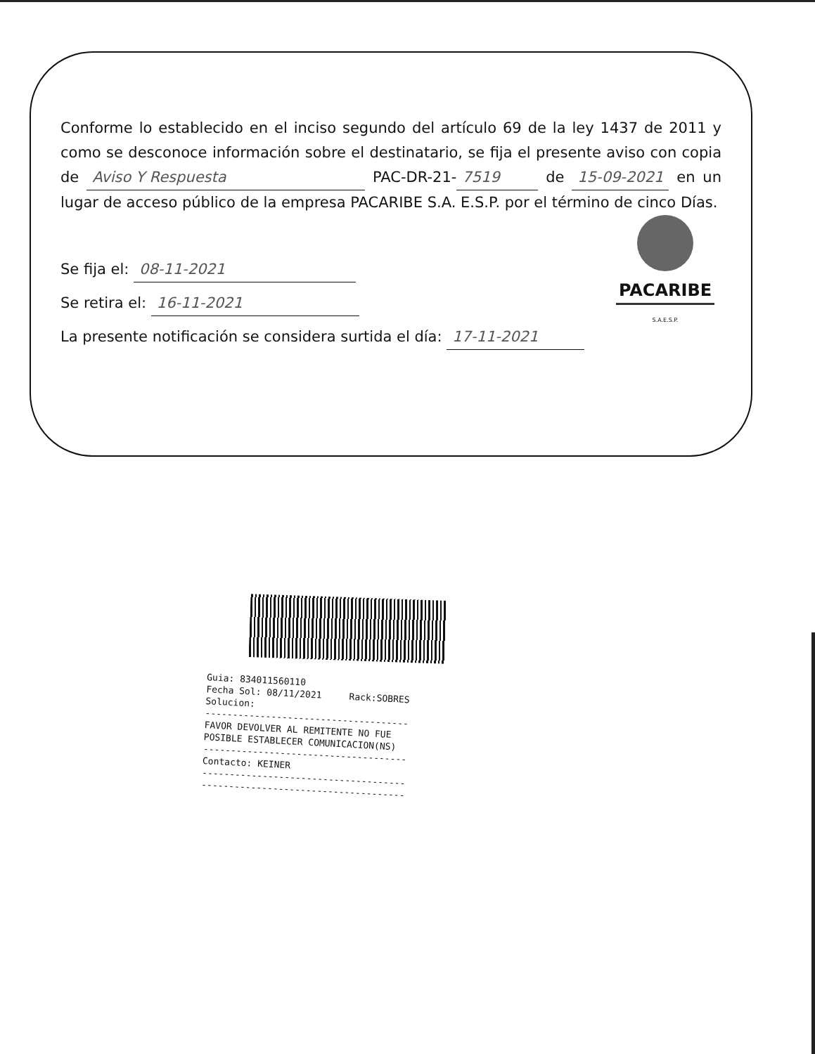Conforme lo establecido en el inciso segundo del artículo 69 de la ley 1437 de 2011 y como se desconoce información sobre el destinatario, se fija el presente aviso con copia de Aviso Y Respuesta PAC-DR-21- 7519 de 15-09-2021 en un lugar de acceso público de la empresa PACARIBE S.A. E.S.P. por el término de cinco Días.
Se fija el: 08-11-2021
Se retira el: 16-11-2021
La presente notificación se considera surtida el día: 17-11-2021
PACARIBE
S.A.E.S.P.
Guia: 834011560110
Fecha Sol: 08/11/2021     Rack:SOBRES
Solucion:
-------------------------------------
FAVOR DEVOLVER AL REMITENTE NO FUE
POSIBLE ESTABLECER COMUNICACION(NS)
-------------------------------------
Contacto: KEINER
-------------------------------------
-------------------------------------